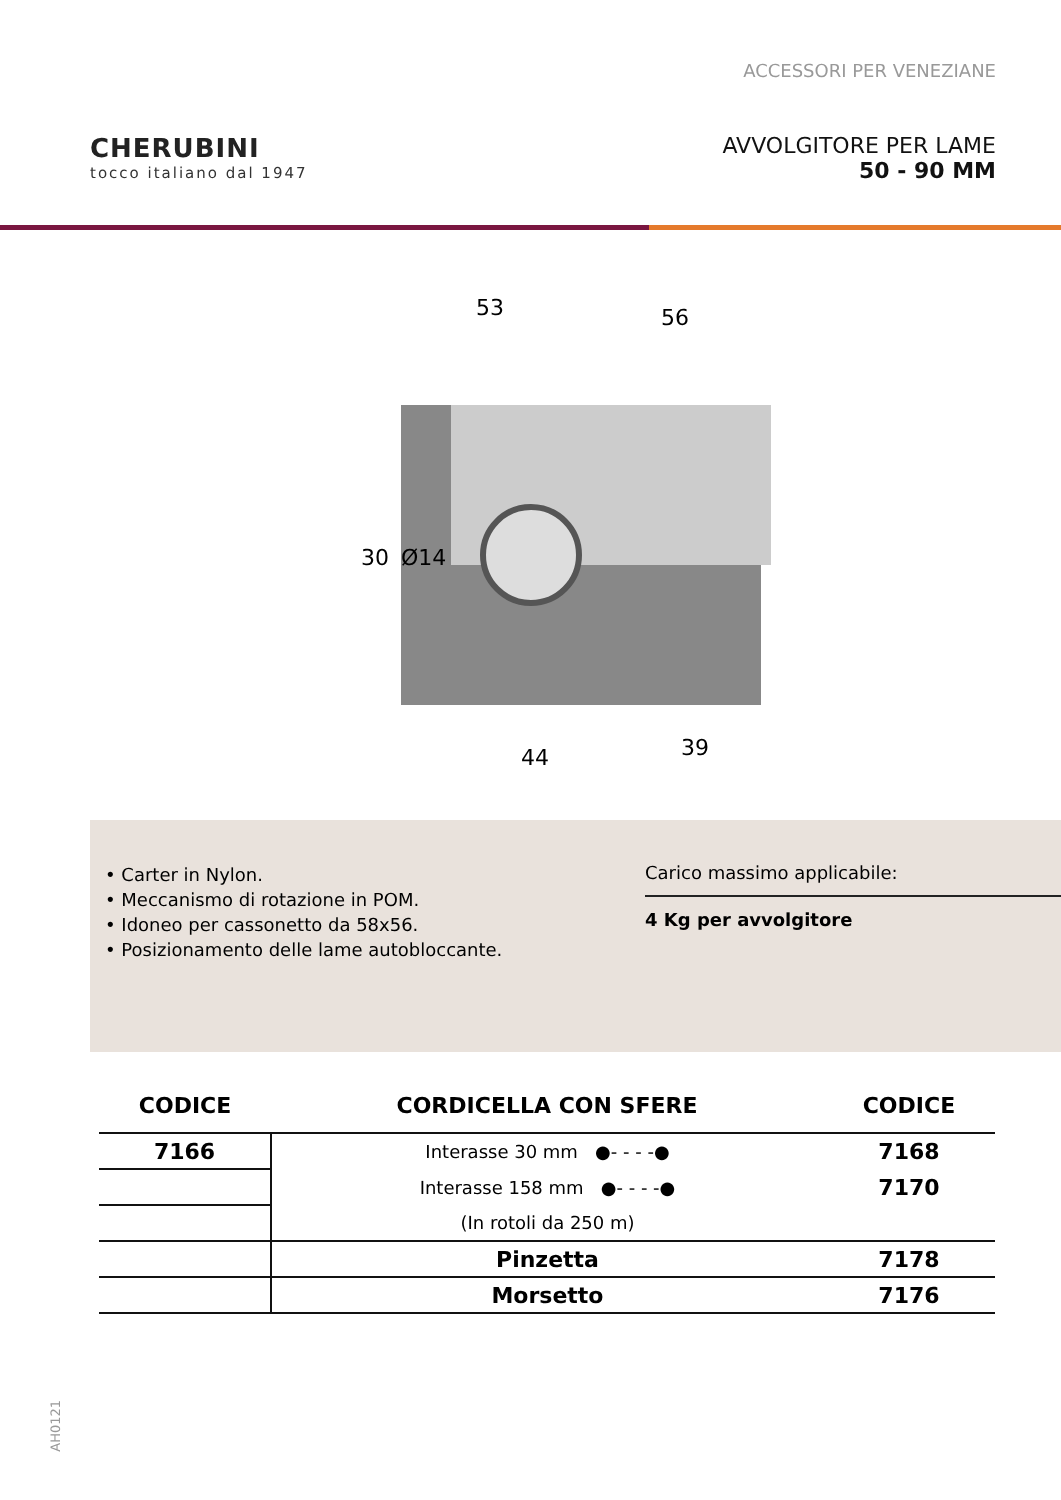ACCESSORI PER VENEZIANE
CHERUBINI
tocco italiano dal 1947
AVVOLGITORE PER LAME
50 - 90 MM
53
56
30
Ø14
44
39
• Carter in Nylon.
• Meccanismo di rotazione in POM.
• Idoneo per cassonetto da 58x56.
• Posizionamento delle lame autobloccante.
Carico massimo applicabile:
4 Kg per avvolgitore
| CODICE | CORDICELLA CON SFERE | CODICE |
| --- | --- | --- |
| 7166 | Interasse 30 mm ●- - - -● | 7168 |
| | Interasse 158 mm ●- - - -● | 7170 |
| | (In rotoli da 250 m) | |
| | Pinzetta | 7178 |
| | Morsetto | 7176 |
AH0121